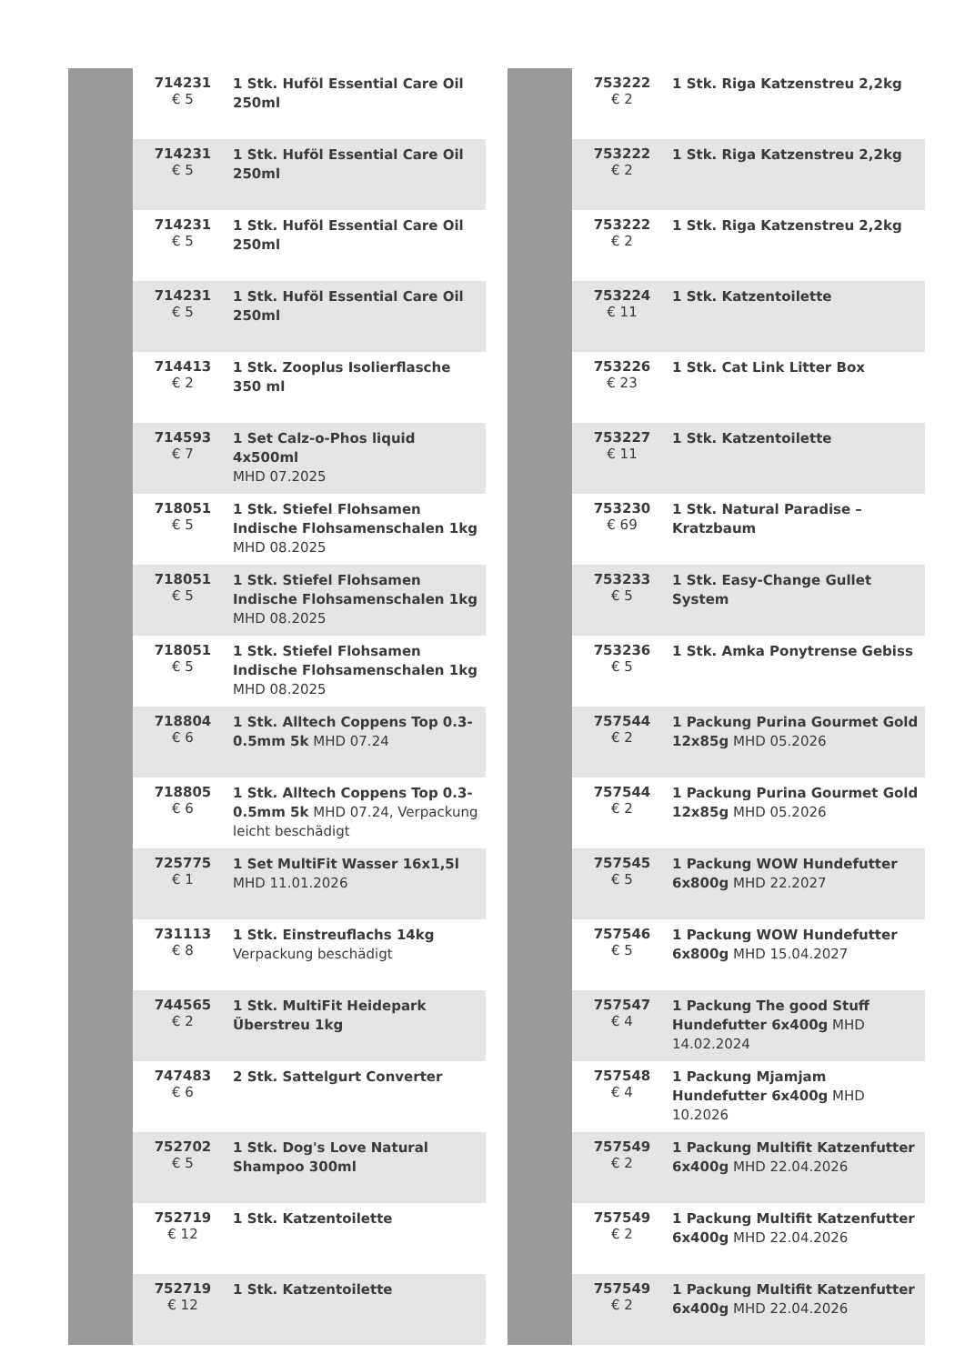| | 714231 € 5 | 1 Stk. Huföl Essential Care Oil 250ml |
| | 714231 € 5 | 1 Stk. Huföl Essential Care Oil 250ml |
| | 714231 € 5 | 1 Stk. Huföl Essential Care Oil 250ml |
| | 714231 € 5 | 1 Stk. Huföl Essential Care Oil 250ml |
| | 714413 € 2 | 1 Stk. Zooplus Isolierflasche 350 ml |
| | 714593 € 7 | 1 Set Calz-o-Phos liquid 4x500ml MHD 07.2025 |
| | 718051 € 5 | 1 Stk. Stiefel Flohsamen Indische Flohsamenschalen 1kg MHD 08.2025 |
| | 718051 € 5 | 1 Stk. Stiefel Flohsamen Indische Flohsamenschalen 1kg MHD 08.2025 |
| | 718051 € 5 | 1 Stk. Stiefel Flohsamen Indische Flohsamenschalen 1kg MHD 08.2025 |
| | 718804 € 6 | 1 Stk. Alltech Coppens Top 0.3-0.5mm 5k MHD 07.24 |
| | 718805 € 6 | 1 Stk. Alltech Coppens Top 0.3-0.5mm 5k MHD 07.24, Verpackung leicht beschädigt |
| | 725775 € 1 | 1 Set MultiFit Wasser 16x1,5l MHD 11.01.2026 |
| | 731113 € 8 | 1 Stk. Einstreuflachs 14kg Verpackung beschädigt |
| | 744565 € 2 | 1 Stk. MultiFit Heidepark Überstreu 1kg |
| | 747483 € 6 | 2 Stk. Sattelgurt Converter |
| | 752702 € 5 | 1 Stk. Dog's Love Natural Shampoo 300ml |
| | 752719 € 12 | 1 Stk. Katzentoilette |
| | 752719 € 12 | 1 Stk. Katzentoilette |
| | 753222 € 2 | 1 Stk. Riga Katzenstreu 2,2kg |
| | 753222 € 2 | 1 Stk. Riga Katzenstreu 2,2kg |
| | 753222 € 2 | 1 Stk. Riga Katzenstreu 2,2kg |
| | 753224 € 11 | 1 Stk. Katzentoilette |
| | 753226 € 23 | 1 Stk. Cat Link Litter Box |
| | 753227 € 11 | 1 Stk. Katzentoilette |
| | 753230 € 69 | 1 Stk. Natural Paradise – Kratzbaum |
| | 753233 € 5 | 1 Stk. Easy-Change Gullet System |
| | 753236 € 5 | 1 Stk. Amka Ponytrense Gebiss |
| | 757544 € 2 | 1 Packung Purina Gourmet Gold 12x85g MHD 05.2026 |
| | 757544 € 2 | 1 Packung Purina Gourmet Gold 12x85g MHD 05.2026 |
| | 757545 € 5 | 1 Packung WOW Hundefutter 6x800g MHD 22.2027 |
| | 757546 € 5 | 1 Packung WOW Hundefutter 6x800g MHD 15.04.2027 |
| | 757547 € 4 | 1 Packung The good Stuff Hundefutter 6x400g MHD 14.02.2024 |
| | 757548 € 4 | 1 Packung Mjamjam Hundefutter 6x400g MHD 10.2026 |
| | 757549 € 2 | 1 Packung Multifit Katzenfutter 6x400g MHD 22.04.2026 |
| | 757549 € 2 | 1 Packung Multifit Katzenfutter 6x400g MHD 22.04.2026 |
| | 757549 € 2 | 1 Packung Multifit Katzenfutter 6x400g MHD 22.04.2026 |